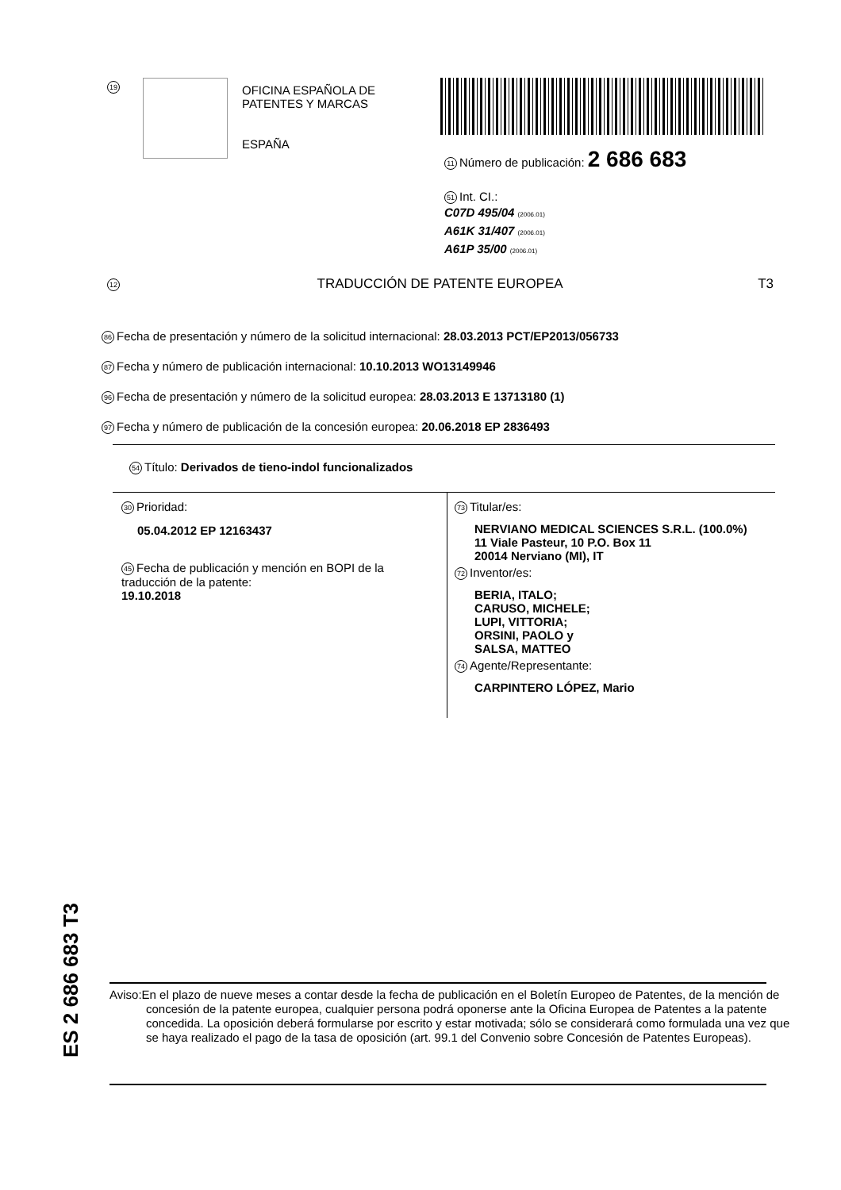19
OFICINA ESPAÑOLA DE
PATENTES Y MARCAS
ESPAÑA
11 Número de publicación: 2 686 683
51 Int. CI.:
C07D 495/04 (2006.01)
A61K 31/407 (2006.01)
A61P 35/00 (2006.01)
12 TRADUCCIÓN DE PATENTE EUROPEA T3
86 Fecha de presentación y número de la solicitud internacional: 28.03.2013 PCT/EP2013/056733
87 Fecha y número de publicación internacional: 10.10.2013 WO13149946
96 Fecha de presentación y número de la solicitud europea: 28.03.2013 E 13713180 (1)
97 Fecha y número de publicación de la concesión europea: 20.06.2018 EP 2836493
54 Título: Derivados de tieno-indol funcionalizados
30 Prioridad:
05.04.2012 EP 12163437
45 Fecha de publicación y mención en BOPI de la
traducción de la patente:
19.10.2018
73 Titular/es:
NERVIANO MEDICAL SCIENCES S.R.L. (100.0%)
11 Viale Pasteur, 10 P.O. Box 11
20014 Nerviano (MI), IT
72 Inventor/es:
BERIA, ITALO;
CARUSO, MICHELE;
LUPI, VITTORIA;
ORSINI, PAOLO y
SALSA, MATTEO
74 Agente/Representante:
CARPINTERO LÓPEZ, Mario
ES 2 686 683 T3
Aviso:En el plazo de nueve meses a contar desde la fecha de publicación en el Boletín Europeo de Patentes, de la mención de concesión de la patente europea, cualquier persona podrá oponerse ante la Oficina Europea de Patentes a la patente concedida. La oposición deberá formularse por escrito y estar motivada; sólo se considerará como formulada una vez que se haya realizado el pago de la tasa de oposición (art. 99.1 del Convenio sobre Concesión de Patentes Europeas).